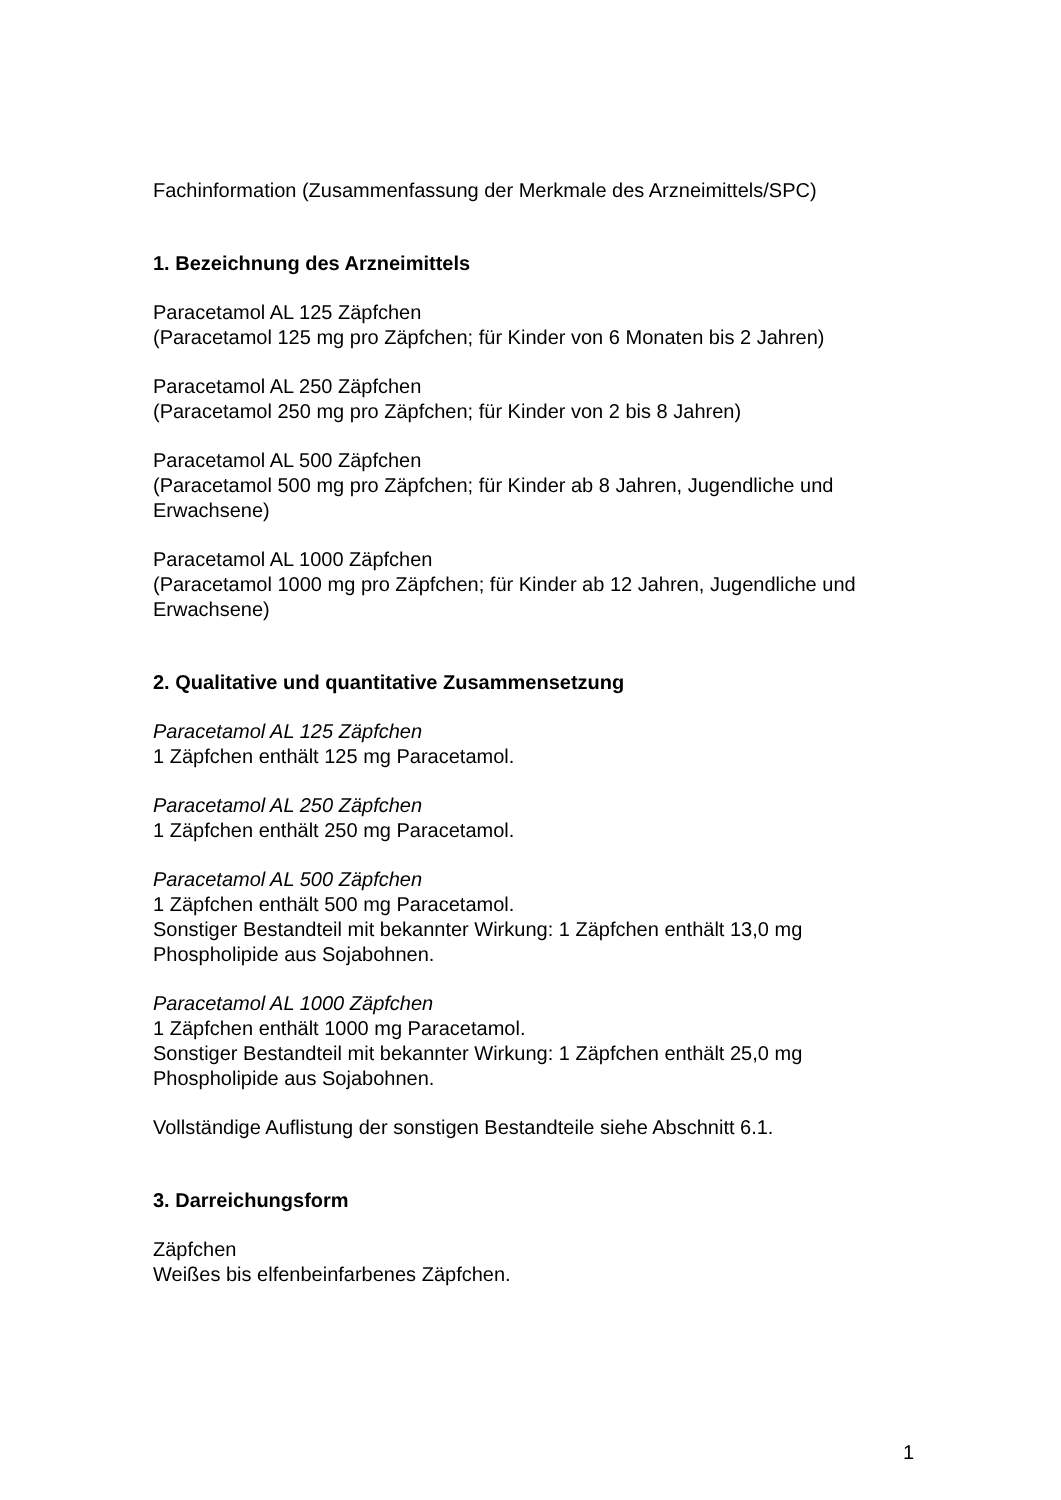Fachinformation (Zusammenfassung der Merkmale des Arzneimittels/SPC)
1. Bezeichnung des Arzneimittels
Paracetamol AL 125 Zäpfchen
(Paracetamol 125 mg pro Zäpfchen; für Kinder von 6 Monaten bis 2 Jahren)
Paracetamol AL 250 Zäpfchen
(Paracetamol 250 mg pro Zäpfchen; für Kinder von 2 bis 8 Jahren)
Paracetamol AL 500 Zäpfchen
(Paracetamol 500 mg pro Zäpfchen; für Kinder ab 8 Jahren, Jugendliche und Erwachsene)
Paracetamol AL 1000 Zäpfchen
(Paracetamol 1000 mg pro Zäpfchen; für Kinder ab 12 Jahren, Jugendliche und Erwachsene)
2. Qualitative und quantitative Zusammensetzung
Paracetamol AL 125 Zäpfchen
1 Zäpfchen enthält 125 mg Paracetamol.
Paracetamol AL 250 Zäpfchen
1 Zäpfchen enthält 250 mg Paracetamol.
Paracetamol AL 500 Zäpfchen
1 Zäpfchen enthält 500 mg Paracetamol.
Sonstiger Bestandteil mit bekannter Wirkung: 1 Zäpfchen enthält 13,0 mg Phospholipide aus Sojabohnen.
Paracetamol AL 1000 Zäpfchen
1 Zäpfchen enthält 1000 mg Paracetamol.
Sonstiger Bestandteil mit bekannter Wirkung: 1 Zäpfchen enthält 25,0 mg Phospholipide aus Sojabohnen.
Vollständige Auflistung der sonstigen Bestandteile siehe Abschnitt 6.1.
3. Darreichungsform
Zäpfchen
Weißes bis elfenbeinfarbenes Zäpfchen.
1